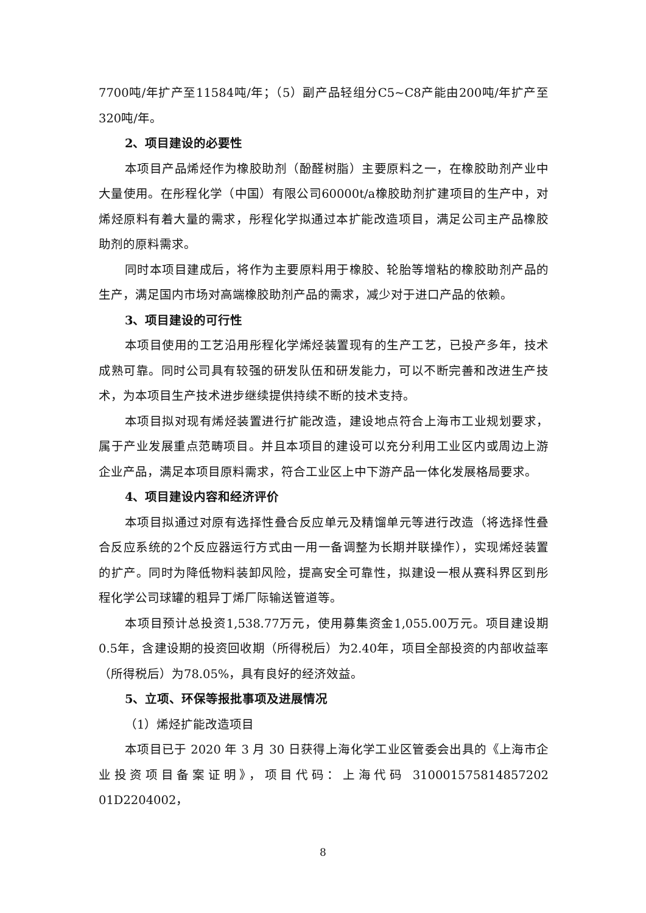7700吨/年扩产至11584吨/年；（5）副产品轻组分C5~C8产能由200吨/年扩产至320吨/年。
2、项目建设的必要性
本项目产品烯烃作为橡胶助剂（酚醛树脂）主要原料之一，在橡胶助剂产业中大量使用。在彤程化学（中国）有限公司60000t/a橡胶助剂扩建项目的生产中，对烯烃原料有着大量的需求，彤程化学拟通过本扩能改造项目，满足公司主产品橡胶助剂的原料需求。
同时本项目建成后，将作为主要原料用于橡胶、轮胎等增粘的橡胶助剂产品的生产，满足国内市场对高端橡胶助剂产品的需求，减少对于进口产品的依赖。
3、项目建设的可行性
本项目使用的工艺沿用彤程化学烯烃装置现有的生产工艺，已投产多年，技术成熟可靠。同时公司具有较强的研发队伍和研发能力，可以不断完善和改进生产技术，为本项目生产技术进步继续提供持续不断的技术支持。
本项目拟对现有烯烃装置进行扩能改造，建设地点符合上海市工业规划要求，属于产业发展重点范畴项目。并且本项目的建设可以充分利用工业区内或周边上游企业产品，满足本项目原料需求，符合工业区上中下游产品一体化发展格局要求。
4、项目建设内容和经济评价
本项目拟通过对原有选择性叠合反应单元及精馏单元等进行改造（将选择性叠合反应系统的2个反应器运行方式由一用一备调整为长期并联操作），实现烯烃装置的扩产。同时为降低物料装卸风险，提高安全可靠性，拟建设一根从赛科界区到彤程化学公司球罐的粗异丁烯厂际输送管道等。
本项目预计总投资1,538.77万元，使用募集资金1,055.00万元。项目建设期0.5年，含建设期的投资回收期（所得税后）为2.40年，项目全部投资的内部收益率（所得税后）为78.05%，具有良好的经济效益。
5、立项、环保等报批事项及进展情况
（1）烯烃扩能改造项目
本项目已于 2020 年 3 月 30 日获得上海化学工业区管委会出具的《上海市企业投资项目备案证明》，项目代码：上海代码 310001575814857202 01D2204002，
8